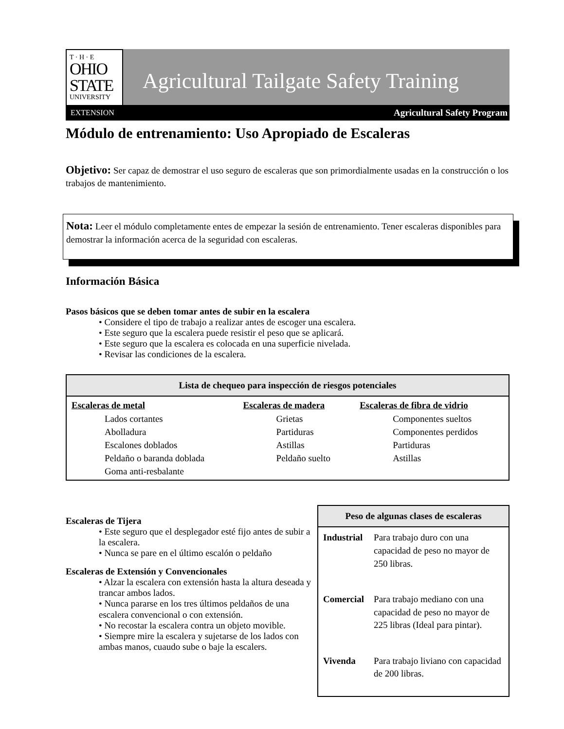T · H · E
OHIO
STATE
UNIVERSITY
Agricultural Tailgate Safety Training
EXTENSION Agricultural Safety Program
Módulo de entrenamiento: Uso Apropiado de Escaleras
Objetivo: Ser capaz de demostrar el uso seguro de escaleras que son primordialmente usadas en la construcción o los trabajos de mantenimiento.
Nota: Leer el módulo completamente entes de empezar la sesión de entrenamiento. Tener escaleras disponibles para demostrar la información acerca de la seguridad con escaleras.
Información Básica
Pasos básicos que se deben tomar antes de subir en la escalera
• Considere el tipo de trabajo a realizar antes de escoger una escalera.
• Este seguro que la escalera puede resistir el peso que se aplicará.
• Este seguro que la escalera es colocada en una superficie nivelada.
• Revisar las condiciones de la escalera.
| Lista de chequeo para inspección de riesgos potenciales | | |
| --- | --- | --- |
| Escaleras de metal Lados cortantes Abolladura Escalones doblados Peldaño o baranda doblada Goma anti-resbalante | Escaleras de madera Grietas Partiduras Astillas Peldaño suelto | Escaleras de fibra de vidrio Componentes sueltos Componentes perdidos Partiduras Astillas |
Escaleras de Tijera
• Este seguro que el desplegador esté fijo antes de subir a la escalera.
• Nunca se pare en el último escalón o peldaño
Escaleras de Extensión y Convencionales
• Alzar la escalera con extensión hasta la altura deseada y trancar ambos lados.
• Nunca pararse en los tres últimos peldaños de una escalera convencional o con extensión.
• No recostar la escalera contra un objeto movible.
• Siempre mire la escalera y sujetarse de los lados con ambas manos, cuaudo sube o baje la escalers.
| Peso de algunas clases de escaleras | |
| --- | --- |
| Industrial | Para trabajo duro con una capacidad de peso no mayor de 250 libras. |
| Comercial | Para trabajo mediano con una capacidad de peso no mayor de 225 libras (Ideal para pintar). |
| Vivenda | Para trabajo liviano con capacidad de 200 libras. |